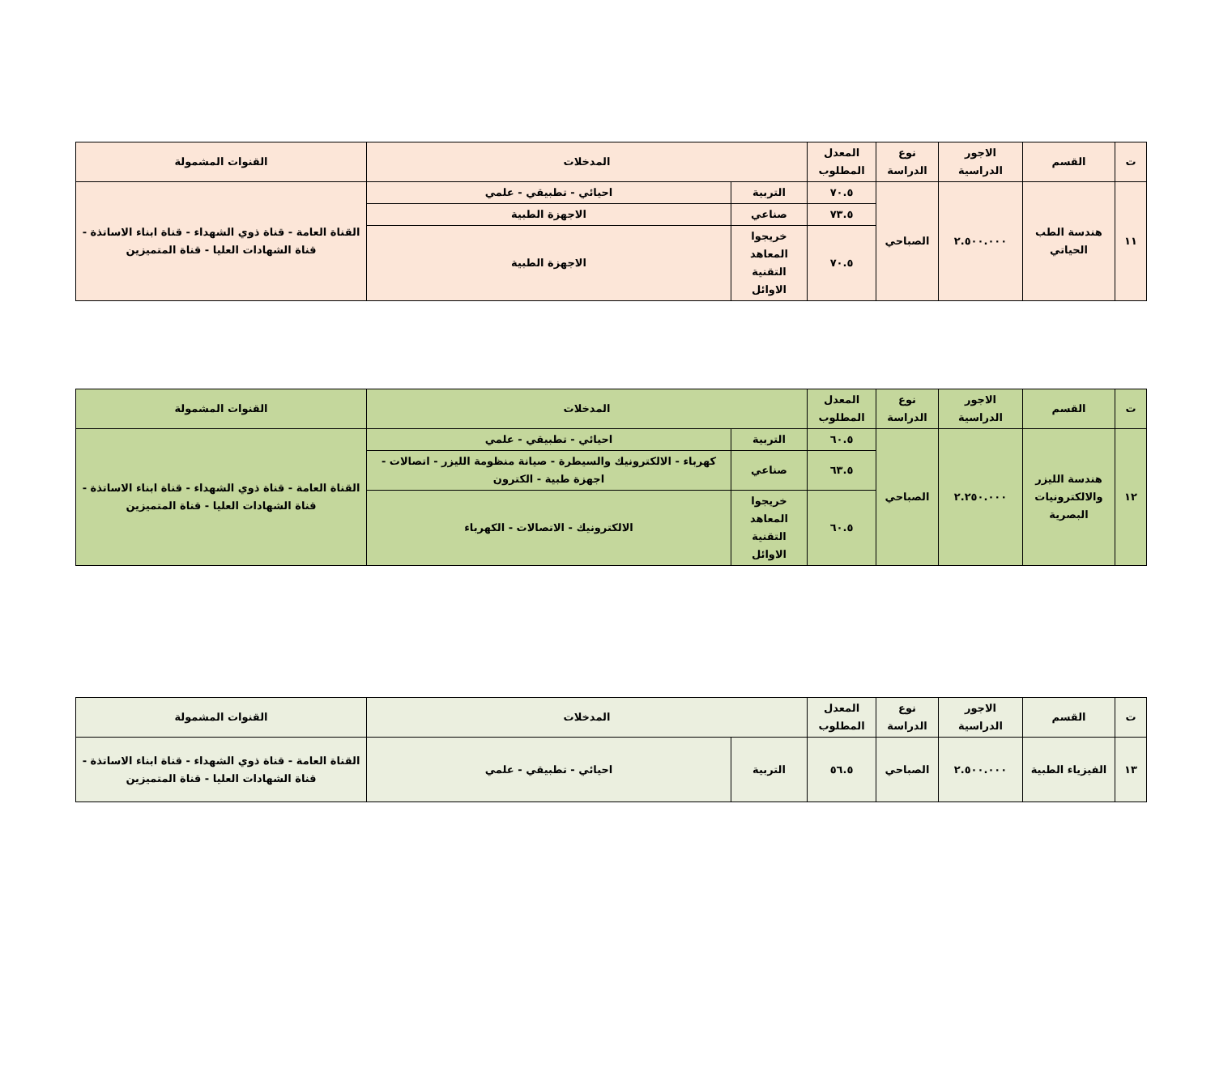| ت | القسم | الاجور الدراسية | نوع الدراسة | المعدل المطلوب | المدخلات | | القنوات المشمولة |
| --- | --- | --- | --- | --- | --- | --- | --- |
| ١١ | هندسة الطب الحياتي | ٢.٥٠٠.٠٠٠ | الصباحي | ٧٠.٥ | التربية | احيائي - تطبيقي - علمي | القناة العامة - قناة ذوي الشهداء - قناة ابناء الاساتذة - قناة الشهادات العليا - قناة المتميزين |
| | | | | ٧٣.٥ | صناعي | الاجهزة الطبية | |
| | | | | ٧٠.٥ | خريجوا المعاهد التقنية الاوائل | الاجهزة الطبية | |
| ت | القسم | الاجور الدراسية | نوع الدراسة | المعدل المطلوب | المدخلات | | القنوات المشمولة |
| --- | --- | --- | --- | --- | --- | --- | --- |
| ١٢ | هندسة الليزر والالكترونيات البصرية | ٢.٢٥٠.٠٠٠ | الصباحي | ٦٠.٥ | التربية | احيائي - تطبيقي - علمي | القناة العامة - قناة ذوي الشهداء - قناة ابناء الاساتذة - قناة الشهادات العليا - قناة المتميزين |
| | | | | ٦٣.٥ | صناعي | كهرباء - الالكترونيك والسيطرة - صيانة منظومة الليزر - اتصالات - اجهزة طبية - الكترون | |
| | | | | ٦٠.٥ | خريجوا المعاهد التقنية الاوائل | الالكترونيك - الاتصالات - الكهرباء | |
| ت | القسم | الاجور الدراسية | نوع الدراسة | المعدل المطلوب | المدخلات | | القنوات المشمولة |
| --- | --- | --- | --- | --- | --- | --- | --- |
| ١٣ | الفيزياء الطبية | ٢.٥٠٠.٠٠٠ | الصباحي | ٥٦.٥ | التربية | احيائي - تطبيقي - علمي | القناة العامة - قناة ذوي الشهداء - قناة ابناء الاساتذة - قناة الشهادات العليا - قناة المتميزين |